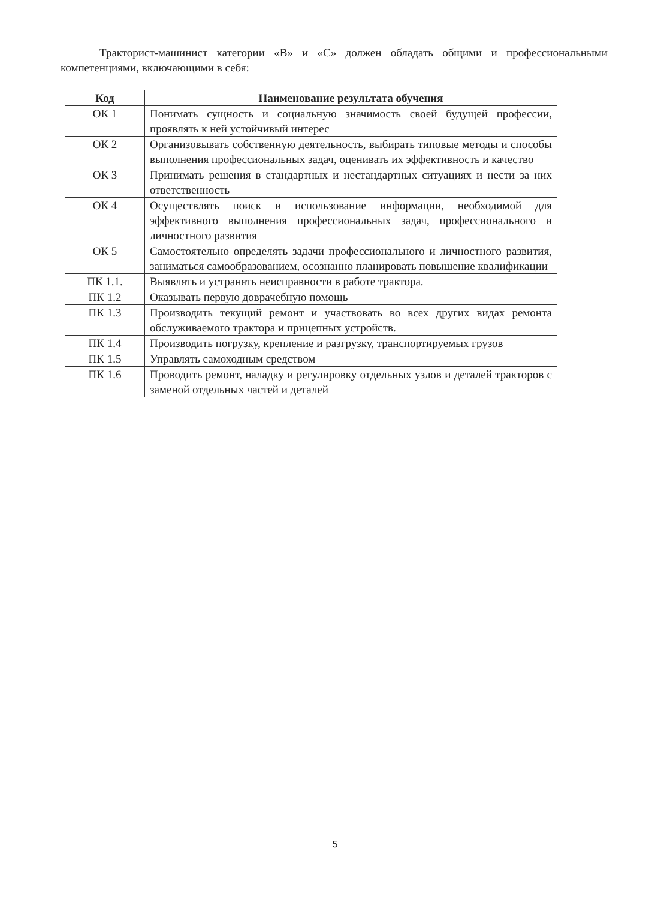Тракторист-машинист категории «В» и «С» должен обладать общими и профессиональными компетенциями, включающими в себя:
| Код | Наименование результата обучения |
| --- | --- |
| ОК 1 | Понимать сущность и социальную значимость своей будущей профессии, проявлять к ней устойчивый интерес |
| ОК 2 | Организовывать собственную деятельность, выбирать типовые методы и способы выполнения профессиональных задач, оценивать их эффективность и качество |
| ОК 3 | Принимать решения в стандартных и нестандартных ситуациях и нести за них ответственность |
| ОК 4 | Осуществлять поиск и использование информации, необходимой для эффективного выполнения профессиональных задач, профессионального и личностного развития |
| ОК 5 | Самостоятельно определять задачи профессионального и личностного развития, заниматься самообразованием, осознанно планировать повышение квалификации |
| ПК 1.1. | Выявлять и устранять неисправности в работе трактора. |
| ПК 1.2 | Оказывать первую доврачебную помощь |
| ПК 1.3 | Производить текущий ремонт и участвовать во всех других видах ремонта обслуживаемого трактора и прицепных устройств. |
| ПК 1.4 | Производить погрузку, крепление и разгрузку, транспортируемых грузов |
| ПК 1.5 | Управлять самоходным средством |
| ПК 1.6 | Проводить ремонт, наладку и регулировку отдельных узлов и деталей тракторов с заменой отдельных частей и деталей |
5